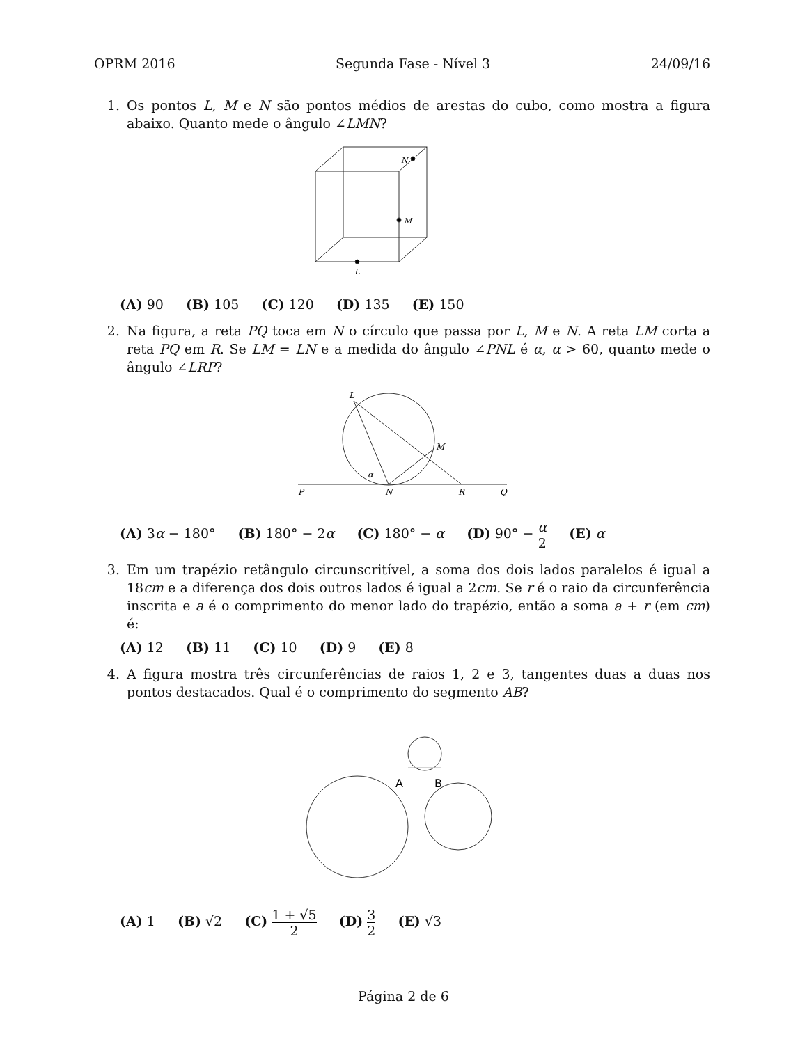OPRM 2016 Segunda Fase - Nível 3 24/09/16
1. Os pontos L, M e N são pontos médios de arestas do cubo, como mostra a figura abaixo. Quanto mede o ângulo ∠LMN?
N
M
L
(A) 90 (B) 105 (C) 120 (D) 135 (E) 150
2. Na figura, a reta PQ toca em N o círculo que passa por L, M e N. A reta LM corta a reta PQ em R. Se LM = LN e a medida do ângulo ∠PNL é α, α > 60, quanto mede o ângulo ∠LRP?
L
M
α
P
N
R
Q
(A) 3α − 180° (B) 180° − 2α (C) 180° − α (D) 90° − α 2 (E) α
3. Em um trapézio retângulo circunscritível, a soma dos dois lados paralelos é igual a 18cm e a diferença dos dois outros lados é igual a 2cm. Se r é o raio da circunferência inscrita e a é o comprimento do menor lado do trapézio, então a soma a + r (em cm) é:
(A) 12 (B) 11 (C) 10 (D) 9 (E) 8
4. A figura mostra três circunferências de raios 1, 2 e 3, tangentes duas a duas nos pontos destacados. Qual é o comprimento do segmento AB?
A
B
(A) 1 (B) √2 (C) 1 + √5 2 (D) 3 2 (E) √3
Página 2 de 6